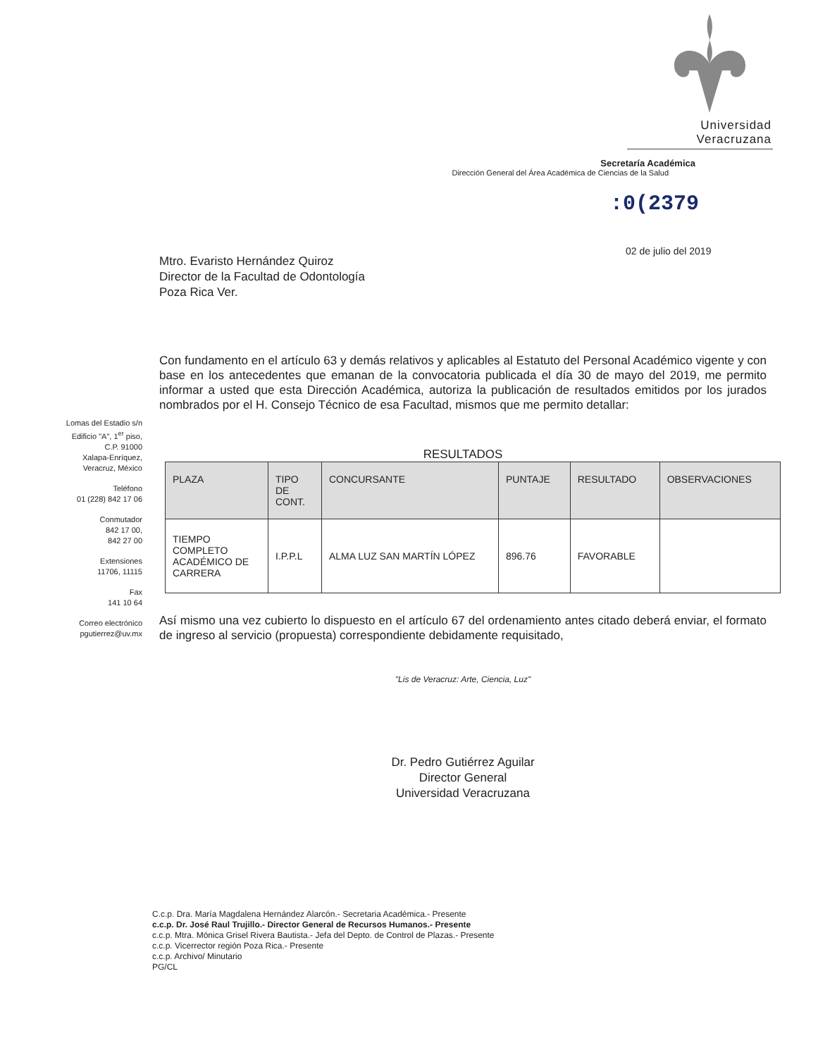Universidad Veracruzana
Secretaría Académica
Dirección General del Área Académica de Ciencias de la Salud
:0(2379
02 de julio del 2019
Lomas del Estadio s/n
Edificio "A", 1<sup>er</sup> piso,
C.P. 91000
Xalapa-Enríquez,
Veracruz, México
Teléfono
01 (228) 842 17 06
Conmutador
842 17 00,
842 27 00
Extensiones
11706, 11115
Fax
141 10 64
Correo electrónico
pgutierrez@uv.mx
Mtro. Evaristo Hernández Quiroz
Director de la Facultad de Odontología
Poza Rica Ver.
Con fundamento en el artículo 63 y demás relativos y aplicables al Estatuto del Personal Académico vigente y con base en los antecedentes que emanan de la convocatoria publicada el día 30 de mayo del 2019, me permito informar a usted que esta Dirección Académica, autoriza la publicación de resultados emitidos por los jurados nombrados por el H. Consejo Técnico de esa Facultad, mismos que me permito detallar:
RESULTADOS
| PLAZA | TIPO DE CONT. | CONCURSANTE | PUNTAJE | RESULTADO | OBSERVACIONES |
| --- | --- | --- | --- | --- | --- |
| TIEMPO COMPLETO ACADÉMICO DE CARRERA | I.P.P.L | ALMA LUZ SAN MARTÍN LÓPEZ | 896.76 | FAVORABLE | |
Así mismo una vez cubierto lo dispuesto en el artículo 67 del ordenamiento antes citado deberá enviar, el formato de ingreso al servicio (propuesta) correspondiente debidamente requisitado,
"Lis de Veracruz: Arte, Ciencia, Luz"
Dr. Pedro Gutiérrez Aguilar
Director General
Universidad Veracruzana
C.c.p. Dra. María Magdalena Hernández Alarcón.- Secretaria Académica.- Presente
c.c.p. Dr. José Raul Trujillo.- Director General de Recursos Humanos.- Presente
c.c.p. Mtra. Mónica Grisel Rivera Bautista.- Jefa del Depto. de Control de Plazas.- Presente
c.c.p. Vicerrector región Poza Rica.- Presente
c.c.p. Archivo/ Minutario
PG/CL